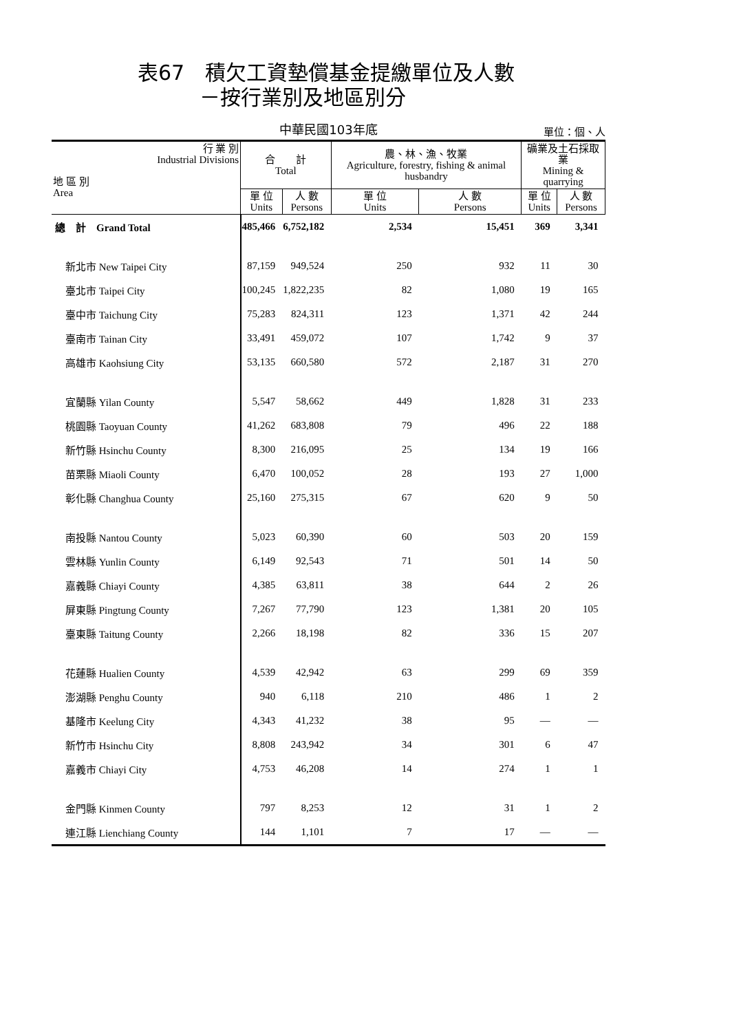表67　積欠工資墊償基金提繳單位及人數
　　　－按行業別及地區別分
中華民國103年底
單位：個、人
| 行 業 別 Industrial Divisions 地 區 別 Area | 合 計 Total | | 農、林、漁、牧業 Agriculture, forestry, fishing & animal husbandry | | 礦業及土石採取業 Mining & quarrying | |
| --- | --- | --- | --- | --- | --- | --- |
| | 單 位 Units | 人 數 Persons | 單 位 Units | 人 數 Persons | 單 位 Units | 人 數 Persons |
| 總 計 Grand Total | 485,466 | 6,752,182 | 2,534 | 15,451 | 369 | 3,341 |
| 新北市 New Taipei City | 87,159 | 949,524 | 250 | 932 | 11 | 30 |
| 臺北市 Taipei City | 100,245 | 1,822,235 | 82 | 1,080 | 19 | 165 |
| 臺中市 Taichung City | 75,283 | 824,311 | 123 | 1,371 | 42 | 244 |
| 臺南市 Tainan City | 33,491 | 459,072 | 107 | 1,742 | 9 | 37 |
| 高雄市 Kaohsiung City | 53,135 | 660,580 | 572 | 2,187 | 31 | 270 |
| 宜蘭縣 Yilan County | 5,547 | 58,662 | 449 | 1,828 | 31 | 233 |
| 桃園縣 Taoyuan County | 41,262 | 683,808 | 79 | 496 | 22 | 188 |
| 新竹縣 Hsinchu County | 8,300 | 216,095 | 25 | 134 | 19 | 166 |
| 苗栗縣 Miaoli County | 6,470 | 100,052 | 28 | 193 | 27 | 1,000 |
| 彰化縣 Changhua County | 25,160 | 275,315 | 67 | 620 | 9 | 50 |
| 南投縣 Nantou County | 5,023 | 60,390 | 60 | 503 | 20 | 159 |
| 雲林縣 Yunlin County | 6,149 | 92,543 | 71 | 501 | 14 | 50 |
| 嘉義縣 Chiayi County | 4,385 | 63,811 | 38 | 644 | 2 | 26 |
| 屏東縣 Pingtung County | 7,267 | 77,790 | 123 | 1,381 | 20 | 105 |
| 臺東縣 Taitung County | 2,266 | 18,198 | 82 | 336 | 15 | 207 |
| 花蓮縣 Hualien County | 4,539 | 42,942 | 63 | 299 | 69 | 359 |
| 澎湖縣 Penghu County | 940 | 6,118 | 210 | 486 | 1 | 2 |
| 基隆市 Keelung City | 4,343 | 41,232 | 38 | 95 | — | — |
| 新竹市 Hsinchu City | 8,808 | 243,942 | 34 | 301 | 6 | 47 |
| 嘉義市 Chiayi City | 4,753 | 46,208 | 14 | 274 | 1 | 1 |
| 金門縣 Kinmen County | 797 | 8,253 | 12 | 31 | 1 | 2 |
| 連江縣 Lienchiang County | 144 | 1,101 | 7 | 17 | — | — |